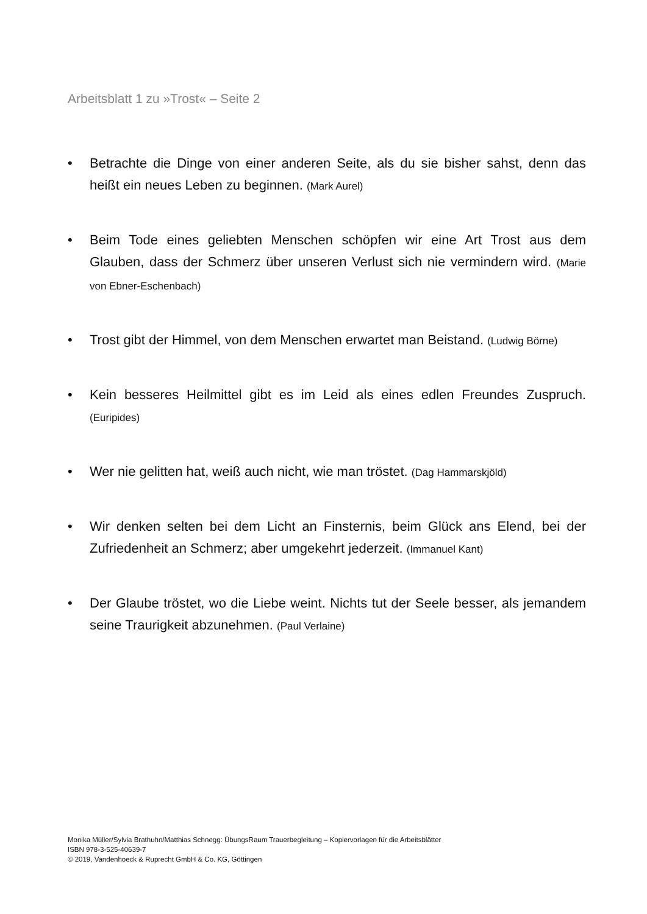Arbeitsblatt 1 zu »Trost« – Seite 2
• Betrachte die Dinge von einer anderen Seite, als du sie bisher sahst, denn das heißt ein neues Leben zu beginnen. (Mark Aurel)
• Beim Tode eines geliebten Menschen schöpfen wir eine Art Trost aus dem Glauben, dass der Schmerz über unseren Verlust sich nie vermindern wird. (Marie von Ebner-Eschenbach)
• Trost gibt der Himmel, von dem Menschen erwartet man Beistand. (Ludwig Börne)
• Kein besseres Heilmittel gibt es im Leid als eines edlen Freundes Zuspruch. (Euripides)
• Wer nie gelitten hat, weiß auch nicht, wie man tröstet. (Dag Hammarskjöld)
• Wir denken selten bei dem Licht an Finsternis, beim Glück ans Elend, bei der Zufriedenheit an Schmerz; aber umgekehrt jederzeit. (Immanuel Kant)
• Der Glaube tröstet, wo die Liebe weint. Nichts tut der Seele besser, als jemandem seine Traurigkeit abzunehmen. (Paul Verlaine)
Monika Müller/Sylvia Brathuhn/Matthias Schnegg: ÜbungsRaum Trauerbegleitung – Kopiervorlagen für die Arbeitsblätter
ISBN 978-3-525-40639-7
© 2019, Vandenhoeck & Ruprecht GmbH & Co. KG, Göttingen